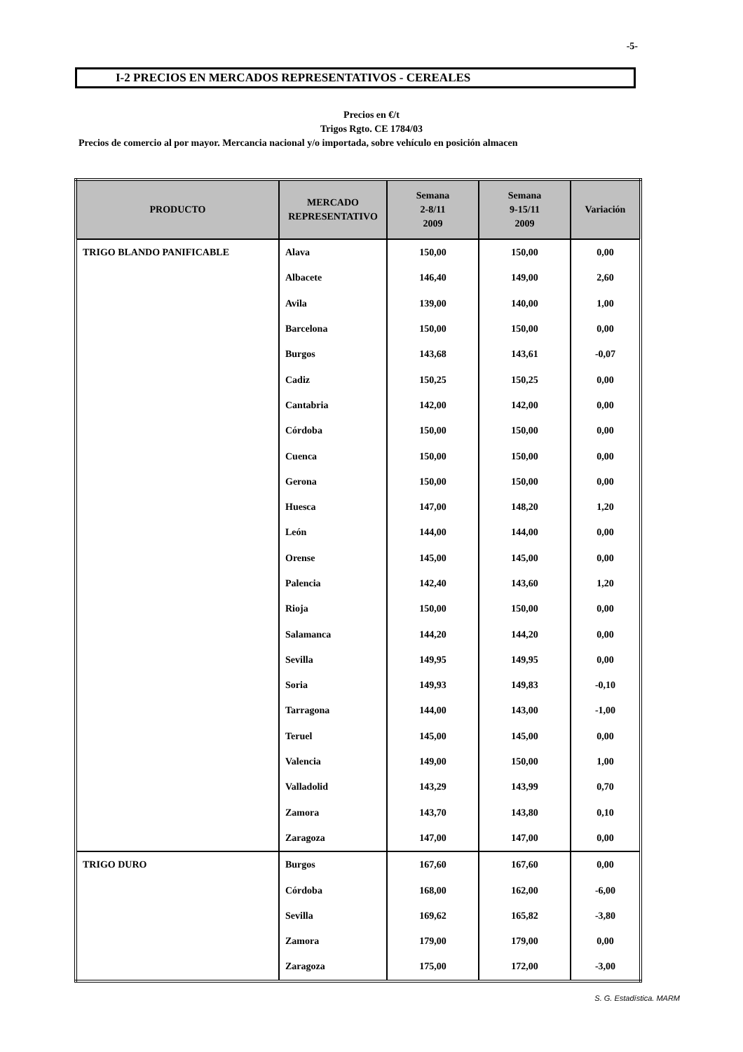-5-
I-2 PRECIOS EN MERCADOS REPRESENTATIVOS - CEREALES
Precios en €/t
Trigos Rgto. CE 1784/03
Precios de comercio al por mayor. Mercancia nacional y/o importada, sobre vehículo en posición almacen
| PRODUCTO | MERCADO REPRESENTATIVO | Semana 2-8/11 2009 | Semana 9-15/11 2009 | Variación |
| --- | --- | --- | --- | --- |
| TRIGO BLANDO PANIFICABLE | Alava | 150,00 | 150,00 | 0,00 |
| | Albacete | 146,40 | 149,00 | 2,60 |
| | Avila | 139,00 | 140,00 | 1,00 |
| | Barcelona | 150,00 | 150,00 | 0,00 |
| | Burgos | 143,68 | 143,61 | -0,07 |
| | Cadiz | 150,25 | 150,25 | 0,00 |
| | Cantabria | 142,00 | 142,00 | 0,00 |
| | Córdoba | 150,00 | 150,00 | 0,00 |
| | Cuenca | 150,00 | 150,00 | 0,00 |
| | Gerona | 150,00 | 150,00 | 0,00 |
| | Huesca | 147,00 | 148,20 | 1,20 |
| | León | 144,00 | 144,00 | 0,00 |
| | Orense | 145,00 | 145,00 | 0,00 |
| | Palencia | 142,40 | 143,60 | 1,20 |
| | Rioja | 150,00 | 150,00 | 0,00 |
| | Salamanca | 144,20 | 144,20 | 0,00 |
| | Sevilla | 149,95 | 149,95 | 0,00 |
| | Soria | 149,93 | 149,83 | -0,10 |
| | Tarragona | 144,00 | 143,00 | -1,00 |
| | Teruel | 145,00 | 145,00 | 0,00 |
| | Valencia | 149,00 | 150,00 | 1,00 |
| | Valladolid | 143,29 | 143,99 | 0,70 |
| | Zamora | 143,70 | 143,80 | 0,10 |
| | Zaragoza | 147,00 | 147,00 | 0,00 |
| TRIGO DURO | Burgos | 167,60 | 167,60 | 0,00 |
| | Córdoba | 168,00 | 162,00 | -6,00 |
| | Sevilla | 169,62 | 165,82 | -3,80 |
| | Zamora | 179,00 | 179,00 | 0,00 |
| | Zaragoza | 175,00 | 172,00 | -3,00 |
S. G. Estadística. MARM